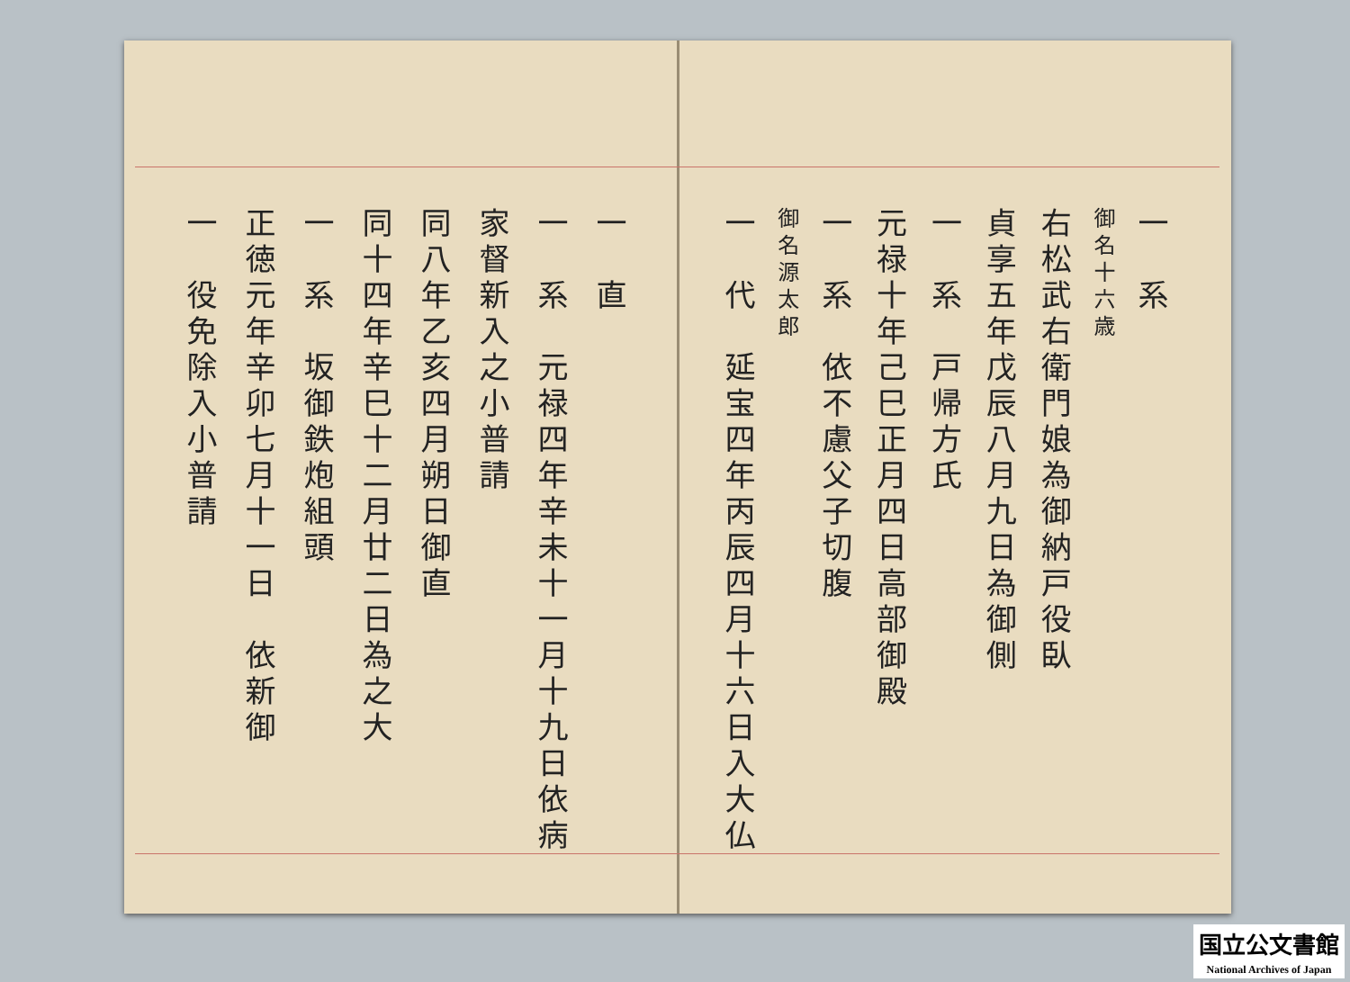一　系
御名十六歳
右松武右衛門娘為御納戸役臥
貞享五年戊辰八月九日為御側
一　系　戸帰方氏
元禄十年己巳正月四日高部御殿
一　系　依不慮父子切腹
御名源太郎
一　代　延宝四年丙辰四月十六日入大仏
一　直
一　系　元禄四年辛未十一月十九日依病
家督新入之小普請
同八年乙亥四月朔日御直
同十四年辛巳十二月廿二日為之大
一　系　坂御鉄炮組頭
正徳元年辛卯七月十一日　依新御
一　役免除入小普請
国立公文書館
National Archives of Japan